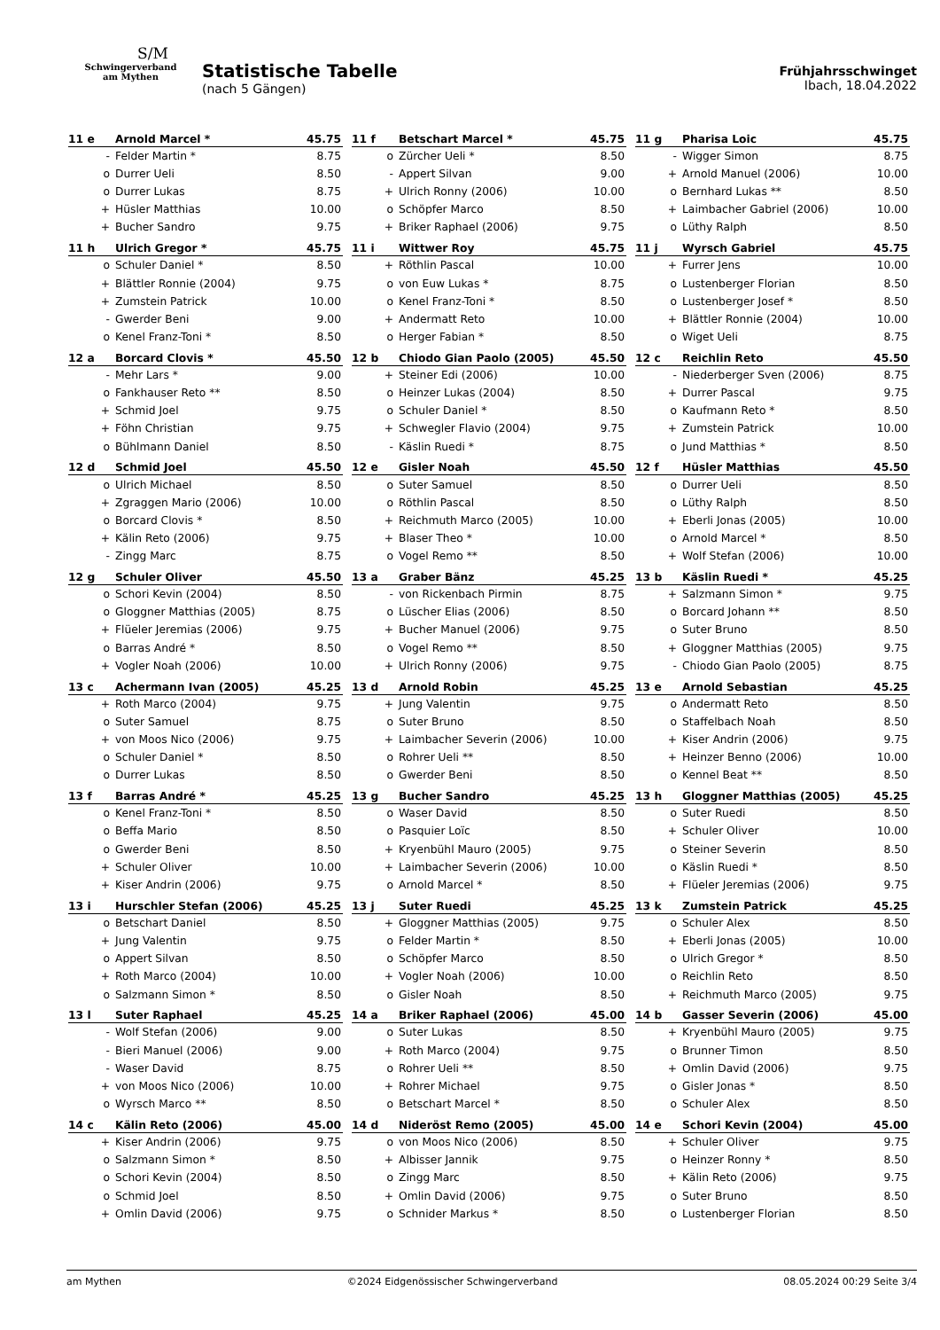S/M
Schwingerverband
am Mythen
Statistische Tabelle
(nach 5 Gängen)
Frühjahrsschwinget
Ibach, 18.04.2022
| 11 e | Arnold Marcel * | 45.75 |
| --- | --- | --- |
| - | Felder Martin * | 8.75 |
| o | Durrer Ueli | 8.50 |
| o | Durrer Lukas | 8.75 |
| + | Hüsler Matthias | 10.00 |
| + | Bucher Sandro | 9.75 |
| 11 f | Betschart Marcel * | 45.75 |
| --- | --- | --- |
| o | Zürcher Ueli * | 8.50 |
| - | Appert Silvan | 9.00 |
| + | Ulrich Ronny (2006) | 10.00 |
| o | Schöpfer Marco | 8.50 |
| + | Briker Raphael (2006) | 9.75 |
| 11 g | Pharisa Loic | 45.75 |
| --- | --- | --- |
| - | Wigger Simon | 8.75 |
| + | Arnold Manuel (2006) | 10.00 |
| o | Bernhard Lukas ** | 8.50 |
| + | Laimbacher Gabriel (2006) | 10.00 |
| o | Lüthy Ralph | 8.50 |
| 11 h | Ulrich Gregor * | 45.75 |
| --- | --- | --- |
| o | Schuler Daniel * | 8.50 |
| + | Blättler Ronnie (2004) | 9.75 |
| + | Zumstein Patrick | 10.00 |
| - | Gwerder Beni | 9.00 |
| o | Kenel Franz-Toni * | 8.50 |
| 11 i | Wittwer Roy | 45.75 |
| --- | --- | --- |
| + | Röthlin Pascal | 10.00 |
| o | von Euw Lukas * | 8.75 |
| o | Kenel Franz-Toni * | 8.50 |
| + | Andermatt Reto | 10.00 |
| o | Herger Fabian * | 8.50 |
| 11 j | Wyrsch Gabriel | 45.75 |
| --- | --- | --- |
| + | Furrer Jens | 10.00 |
| o | Lustenberger Florian | 8.50 |
| o | Lustenberger Josef * | 8.50 |
| + | Blättler Ronnie (2004) | 10.00 |
| o | Wiget Ueli | 8.75 |
| 12 a | Borcard Clovis * | 45.50 |
| --- | --- | --- |
| - | Mehr Lars * | 9.00 |
| o | Fankhauser Reto ** | 8.50 |
| + | Schmid Joel | 9.75 |
| + | Föhn Christian | 9.75 |
| o | Bühlmann Daniel | 8.50 |
| 12 b | Chiodo Gian Paolo (2005) | 45.50 |
| --- | --- | --- |
| + | Steiner Edi (2006) | 10.00 |
| o | Heinzer Lukas (2004) | 8.50 |
| o | Schuler Daniel * | 8.50 |
| + | Schwegler Flavio (2004) | 9.75 |
| - | Käslin Ruedi * | 8.75 |
| 12 c | Reichlin Reto | 45.50 |
| --- | --- | --- |
| - | Niederberger Sven (2006) | 8.75 |
| + | Durrer Pascal | 9.75 |
| o | Kaufmann Reto * | 8.50 |
| + | Zumstein Patrick | 10.00 |
| o | Jund Matthias * | 8.50 |
| 12 d | Schmid Joel | 45.50 |
| --- | --- | --- |
| o | Ulrich Michael | 8.50 |
| + | Zgraggen Mario (2006) | 10.00 |
| o | Borcard Clovis * | 8.50 |
| + | Kälin Reto (2006) | 9.75 |
| - | Zingg Marc | 8.75 |
| 12 e | Gisler Noah | 45.50 |
| --- | --- | --- |
| o | Suter Samuel | 8.50 |
| o | Röthlin Pascal | 8.50 |
| + | Reichmuth Marco (2005) | 10.00 |
| + | Blaser Theo * | 10.00 |
| o | Vogel Remo ** | 8.50 |
| 12 f | Hüsler Matthias | 45.50 |
| --- | --- | --- |
| o | Durrer Ueli | 8.50 |
| o | Lüthy Ralph | 8.50 |
| + | Eberli Jonas (2005) | 10.00 |
| o | Arnold Marcel * | 8.50 |
| + | Wolf Stefan (2006) | 10.00 |
| 12 g | Schuler Oliver | 45.50 |
| --- | --- | --- |
| o | Schori Kevin (2004) | 8.50 |
| o | Gloggner Matthias (2005) | 8.75 |
| + | Flüeler Jeremias (2006) | 9.75 |
| o | Barras André * | 8.50 |
| + | Vogler Noah (2006) | 10.00 |
| 13 a | Graber Bänz | 45.25 |
| --- | --- | --- |
| - | von Rickenbach Pirmin | 8.75 |
| o | Lüscher Elias (2006) | 8.50 |
| + | Bucher Manuel (2006) | 9.75 |
| o | Vogel Remo ** | 8.50 |
| + | Ulrich Ronny (2006) | 9.75 |
| 13 b | Käslin Ruedi * | 45.25 |
| --- | --- | --- |
| + | Salzmann Simon * | 9.75 |
| o | Borcard Johann ** | 8.50 |
| o | Suter Bruno | 8.50 |
| + | Gloggner Matthias (2005) | 9.75 |
| - | Chiodo Gian Paolo (2005) | 8.75 |
| 13 c | Achermann Ivan (2005) | 45.25 |
| --- | --- | --- |
| + | Roth Marco (2004) | 9.75 |
| o | Suter Samuel | 8.75 |
| + | von Moos Nico (2006) | 9.75 |
| o | Schuler Daniel * | 8.50 |
| o | Durrer Lukas | 8.50 |
| 13 d | Arnold Robin | 45.25 |
| --- | --- | --- |
| + | Jung Valentin | 9.75 |
| o | Suter Bruno | 8.50 |
| + | Laimbacher Severin (2006) | 10.00 |
| o | Rohrer Ueli ** | 8.50 |
| o | Gwerder Beni | 8.50 |
| 13 e | Arnold Sebastian | 45.25 |
| --- | --- | --- |
| o | Andermatt Reto | 8.50 |
| o | Staffelbach Noah | 8.50 |
| + | Kiser Andrin (2006) | 9.75 |
| + | Heinzer Benno (2006) | 10.00 |
| o | Kennel Beat ** | 8.50 |
| 13 f | Barras André * | 45.25 |
| --- | --- | --- |
| o | Kenel Franz-Toni * | 8.50 |
| o | Beffa Mario | 8.50 |
| o | Gwerder Beni | 8.50 |
| + | Schuler Oliver | 10.00 |
| + | Kiser Andrin (2006) | 9.75 |
| 13 g | Bucher Sandro | 45.25 |
| --- | --- | --- |
| o | Waser David | 8.50 |
| o | Pasquier Loïc | 8.50 |
| + | Kryenbühl Mauro (2005) | 9.75 |
| + | Laimbacher Severin (2006) | 10.00 |
| o | Arnold Marcel * | 8.50 |
| 13 h | Gloggner Matthias (2005) | 45.25 |
| --- | --- | --- |
| o | Suter Ruedi | 8.50 |
| + | Schuler Oliver | 10.00 |
| o | Steiner Severin | 8.50 |
| o | Käslin Ruedi * | 8.50 |
| + | Flüeler Jeremias (2006) | 9.75 |
| 13 i | Hurschler Stefan (2006) | 45.25 |
| --- | --- | --- |
| o | Betschart Daniel | 8.50 |
| + | Jung Valentin | 9.75 |
| o | Appert Silvan | 8.50 |
| + | Roth Marco (2004) | 10.00 |
| o | Salzmann Simon * | 8.50 |
| 13 j | Suter Ruedi | 45.25 |
| --- | --- | --- |
| + | Gloggner Matthias (2005) | 9.75 |
| o | Felder Martin * | 8.50 |
| o | Schöpfer Marco | 8.50 |
| + | Vogler Noah (2006) | 10.00 |
| o | Gisler Noah | 8.50 |
| 13 k | Zumstein Patrick | 45.25 |
| --- | --- | --- |
| o | Schuler Alex | 8.50 |
| + | Eberli Jonas (2005) | 10.00 |
| o | Ulrich Gregor * | 8.50 |
| o | Reichlin Reto | 8.50 |
| + | Reichmuth Marco (2005) | 9.75 |
| 13 l | Suter Raphael | 45.25 |
| --- | --- | --- |
| - | Wolf Stefan (2006) | 9.00 |
| - | Bieri Manuel (2006) | 9.00 |
| - | Waser David | 8.75 |
| + | von Moos Nico (2006) | 10.00 |
| o | Wyrsch Marco ** | 8.50 |
| 14 a | Briker Raphael (2006) | 45.00 |
| --- | --- | --- |
| o | Suter Lukas | 8.50 |
| + | Roth Marco (2004) | 9.75 |
| o | Rohrer Ueli ** | 8.50 |
| + | Rohrer Michael | 9.75 |
| o | Betschart Marcel * | 8.50 |
| 14 b | Gasser Severin (2006) | 45.00 |
| --- | --- | --- |
| + | Kryenbühl Mauro (2005) | 9.75 |
| o | Brunner Timon | 8.50 |
| + | Omlin David (2006) | 9.75 |
| o | Gisler Jonas * | 8.50 |
| o | Schuler Alex | 8.50 |
| 14 c | Kälin Reto (2006) | 45.00 |
| --- | --- | --- |
| + | Kiser Andrin (2006) | 9.75 |
| o | Salzmann Simon * | 8.50 |
| o | Schori Kevin (2004) | 8.50 |
| o | Schmid Joel | 8.50 |
| + | Omlin David (2006) | 9.75 |
| 14 d | Nideröst Remo (2005) | 45.00 |
| --- | --- | --- |
| o | von Moos Nico (2006) | 8.50 |
| + | Albisser Jannik | 9.75 |
| o | Zingg Marc | 8.50 |
| + | Omlin David (2006) | 9.75 |
| o | Schnider Markus * | 8.50 |
| 14 e | Schori Kevin (2004) | 45.00 |
| --- | --- | --- |
| + | Schuler Oliver | 9.75 |
| o | Heinzer Ronny * | 8.50 |
| + | Kälin Reto (2006) | 9.75 |
| o | Suter Bruno | 8.50 |
| o | Lustenberger Florian | 8.50 |
am Mythen ©2024 Eidgenössischer Schwingerverband 08.05.2024 00:29 Seite 3/4